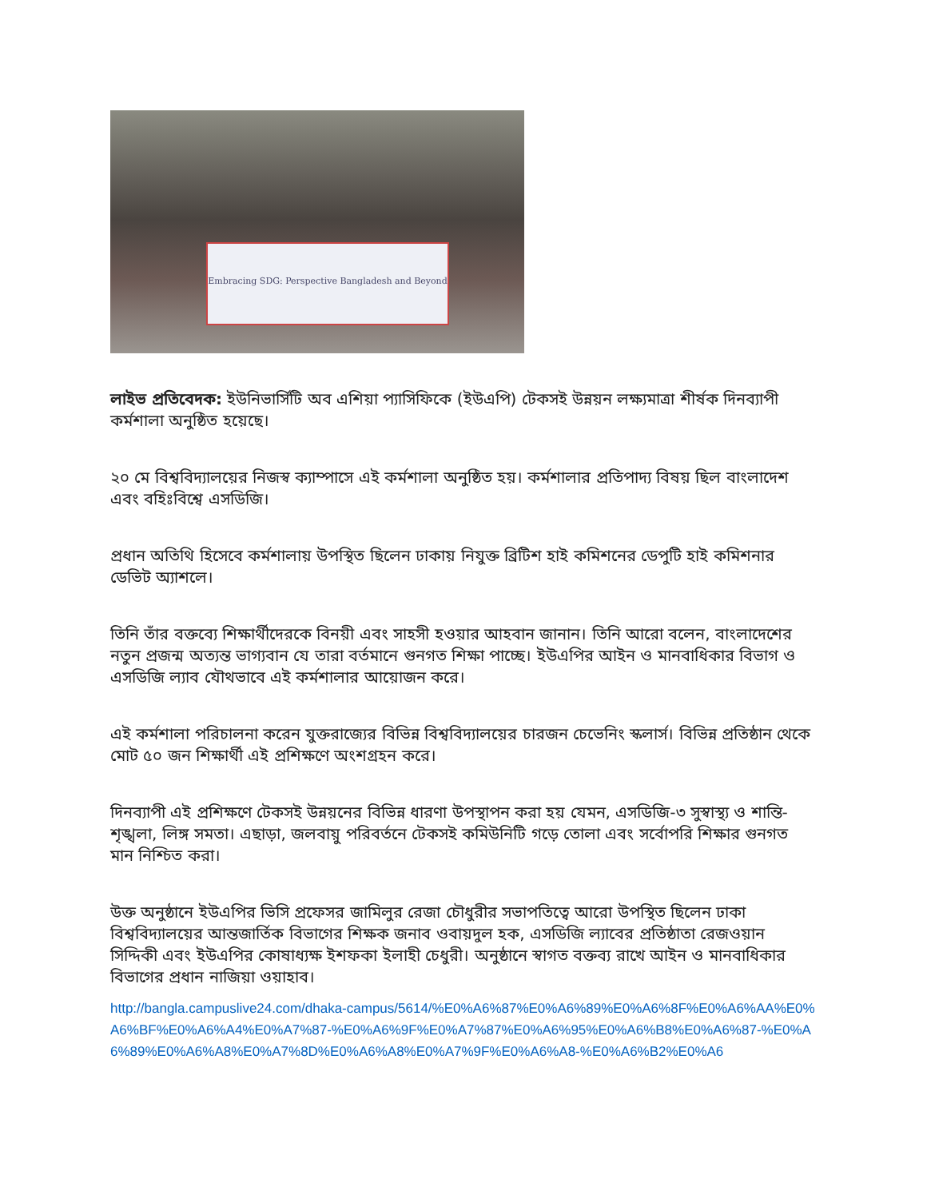Embracing SDG: Perspective Bangladesh and Beyond
লাইভ প্রতিবেদক: ইউনিভার্সিটি অব এশিয়া প্যাসিফিকে (ইউএপি) টেকসই উন্নয়ন লক্ষ্যমাত্রা শীর্ষক দিনব্যাপী কর্মশালা অনুষ্ঠিত হয়েছে।
২০ মে বিশ্ববিদ্যালয়ের নিজস্ব ক্যাম্পাসে এই কর্মশালা অনুষ্ঠিত হয়। কর্মশালার প্রতিপাদ্য বিষয় ছিল বাংলাদেশ এবং বহিঃবিশ্বে এসডিজি।
প্রধান অতিথি হিসেবে কর্মশালায় উপস্থিত ছিলেন ঢাকায় নিযুক্ত ব্রিটিশ হাই কমিশনের ডেপুটি হাই কমিশনার ডেভিট অ্যাশলে।
তিনি তাঁর বক্তব্যে শিক্ষার্থীদেরকে বিনয়ী এবং সাহসী হওয়ার আহবান জানান। তিনি আরো বলেন, বাংলাদেশের নতুন প্রজন্ম অত্যন্ত ভাগ্যবান যে তারা বর্তমানে গুনগত শিক্ষা পাচ্ছে। ইউএপির আইন ও মানবাধিকার বিভাগ ও এসডিজি ল্যাব যৌথভাবে এই কর্মশালার আয়োজন করে।
এই কর্মশালা পরিচালনা করেন যুক্তরাজ্যের বিভিন্ন বিশ্ববিদ্যালয়ের চারজন চেভেনিং স্কলার্স। বিভিন্ন প্রতিষ্ঠান থেকে মোট ৫০ জন শিক্ষার্থী এই প্রশিক্ষণে অংশগ্রহন করে।
দিনব্যাপী এই প্রশিক্ষণে টেকসই উন্নয়নের বিভিন্ন ধারণা উপস্থাপন করা হয় যেমন, এসডিজি-৩ সুস্বাস্থ্য ও শান্তি-শৃঙ্খলা, লিঙ্গ সমতা। এছাড়া, জলবায়ু পরিবর্তনে টেকসই কমিউনিটি গড়ে তোলা এবং সর্বোপরি শিক্ষার গুনগত মান নিশ্চিত করা।
উক্ত অনুষ্ঠানে ইউএপির ভিসি প্রফেসর জামিলুর রেজা চৌধুরীর সভাপতিত্বে আরো উপস্থিত ছিলেন ঢাকা বিশ্ববিদ্যালয়ের আন্তজার্তিক বিভাগের শিক্ষক জনাব ওবায়দুল হক, এসডিজি ল্যাবের প্রতিষ্ঠাতা রেজওয়ান সিদ্দিকী এবং ইউএপির কোষাধ্যক্ষ ইশফকা ইলাহী চেধুরী। অনুষ্ঠানে স্বাগত বক্তব্য রাখে আইন ও মানবাধিকার বিভাগের প্রধান নাজিয়া ওয়াহাব।
http://bangla.campuslive24.com/dhaka-campus/5614/%E0%A6%87%E0%A6%89%E0%A6%8F%E0%A6%AA%E0%A6%BF%E0%A6%A4%E0%A7%87-%E0%A6%9F%E0%A7%87%E0%A6%95%E0%A6%B8%E0%A6%87-%E0%A6%89%E0%A6%A8%E0%A7%8D%E0%A6%A8%E0%A7%9F%E0%A6%A8-%E0%A6%B2%E0%A6